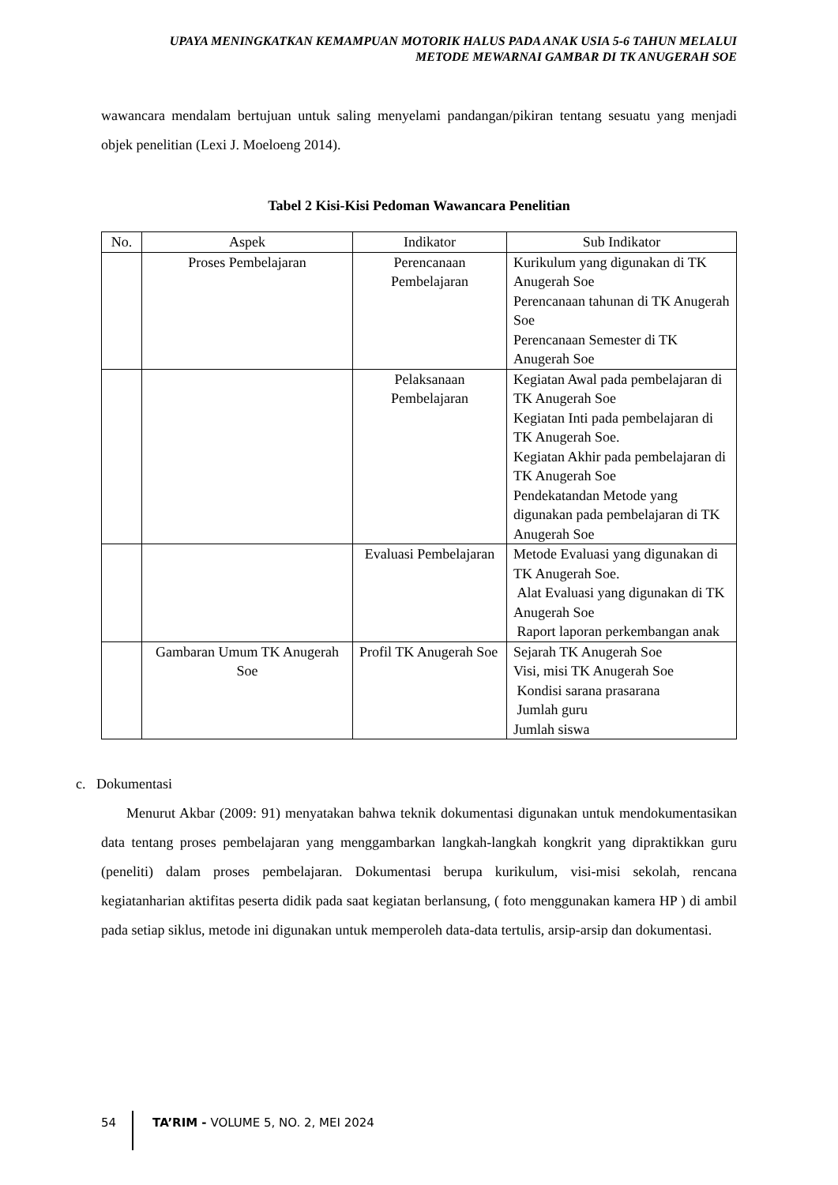UPAYA MENINGKATKAN KEMAMPUAN MOTORIK HALUS PADA ANAK USIA 5-6 TAHUN MELALUI
METODE MEWARNAI GAMBAR DI TK ANUGERAH SOE
wawancara mendalam bertujuan untuk saling menyelami pandangan/pikiran tentang sesuatu yang menjadi objek penelitian (Lexi J. Moeloeng 2014).
Tabel 2 Kisi-Kisi Pedoman Wawancara Penelitian
| No. | Aspek | Indikator | Sub Indikator |
| --- | --- | --- | --- |
| | Proses Pembelajaran | Perencanaan Pembelajaran | Kurikulum yang digunakan di TK Anugerah Soe Perencanaan tahunan di TK Anugerah Soe Perencanaan Semester di TK Anugerah Soe |
| | | Pelaksanaan Pembelajaran | Kegiatan Awal pada pembelajaran di TK Anugerah Soe Kegiatan Inti pada pembelajaran di TK Anugerah Soe. Kegiatan Akhir pada pembelajaran di TK Anugerah Soe Pendekatandan Metode yang digunakan pada pembelajaran di TK Anugerah Soe |
| | | Evaluasi Pembelajaran | Metode Evaluasi yang digunakan di TK Anugerah Soe. Alat Evaluasi yang digunakan di TK Anugerah Soe Raport laporan perkembangan anak |
| | Gambaran Umum TK Anugerah Soe | Profil TK Anugerah Soe | Sejarah TK Anugerah Soe Visi, misi TK Anugerah Soe Kondisi sarana prasarana Jumlah guru Jumlah siswa |
c. Dokumentasi
Menurut Akbar (2009: 91) menyatakan bahwa teknik dokumentasi digunakan untuk mendokumentasikan data tentang proses pembelajaran yang menggambarkan langkah-langkah kongkrit yang dipraktikkan guru (peneliti) dalam proses pembelajaran. Dokumentasi berupa kurikulum, visi-misi sekolah, rencana kegiatanharian aktifitas peserta didik pada saat kegiatan berlansung, ( foto menggunakan kamera HP ) di ambil pada setiap siklus, metode ini digunakan untuk memperoleh data-data tertulis, arsip-arsip dan dokumentasi.
54 TA’RIM - VOLUME 5, NO. 2, MEI 2024